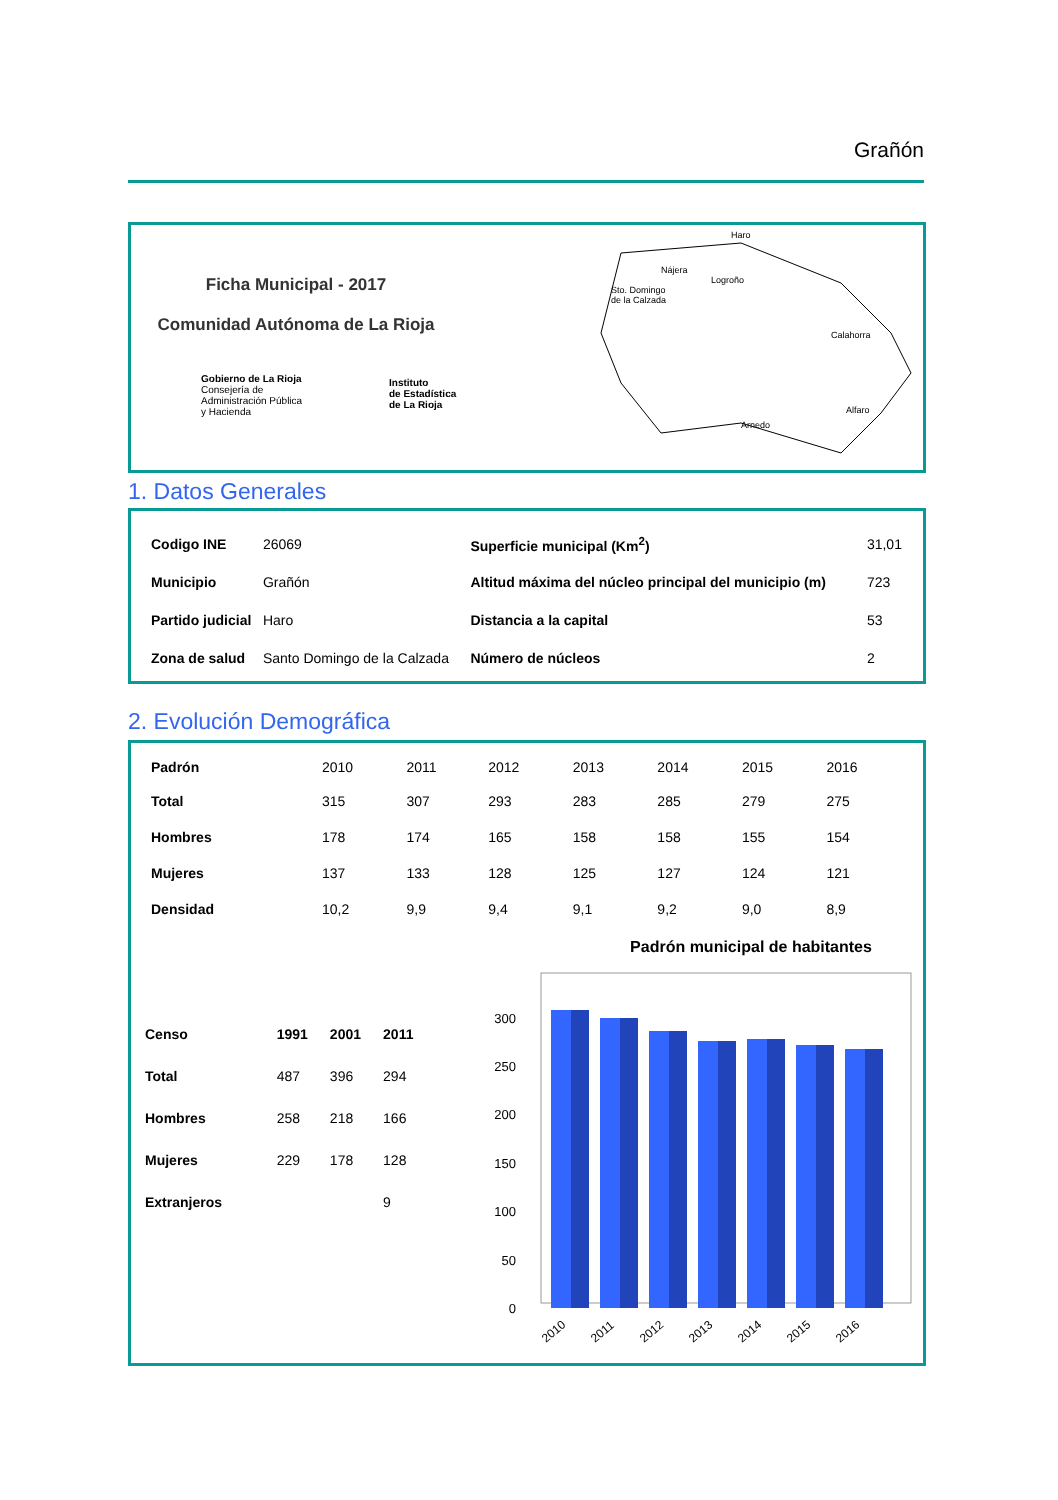Grañón
Ficha Municipal - 2017
Comunidad Autónoma de La Rioja
Gobierno de La Rioja
Consejería de
Administración Pública
y Hacienda
Instituto
de Estadística
de La Rioja
Sto. Domingo
de la Calzada
Haro
Nájera
Logroño
Calahorra
Alfaro
Arnedo
1. Datos Generales
| Codigo INE | 26069 | Superficie municipal (Km<sup>2</sup>) | 31,01 |
| Municipio | Grañón | Altitud máxima del núcleo principal del municipio (m) | 723 |
| Partido judicial | Haro | Distancia a la capital | 53 |
| Zona de salud | Santo Domingo de la Calzada | Número de núcleos | 2 |
2. Evolución Demográfica
| Padrón | 2010 | 2011 | 2012 | 2013 | 2014 | 2015 | 2016 |
| --- | --- | --- | --- | --- | --- | --- | --- |
| Total | 315 | 307 | 293 | 283 | 285 | 279 | 275 |
| Hombres | 178 | 174 | 165 | 158 | 158 | 155 | 154 |
| Mujeres | 137 | 133 | 128 | 125 | 127 | 124 | 121 |
| Densidad | 10,2 | 9,9 | 9,4 | 9,1 | 9,2 | 9,0 | 8,9 |
| Censo | 1991 | 2001 | 2011 |
| Total | 487 | 396 | 294 |
| Hombres | 258 | 218 | 166 |
| Mujeres | 229 | 178 | 128 |
| Extranjeros | | | 9 |
Padrón municipal de habitantes
0
50
100
150
200
250
300
2010
2011
2012
2013
2014
2015
2016